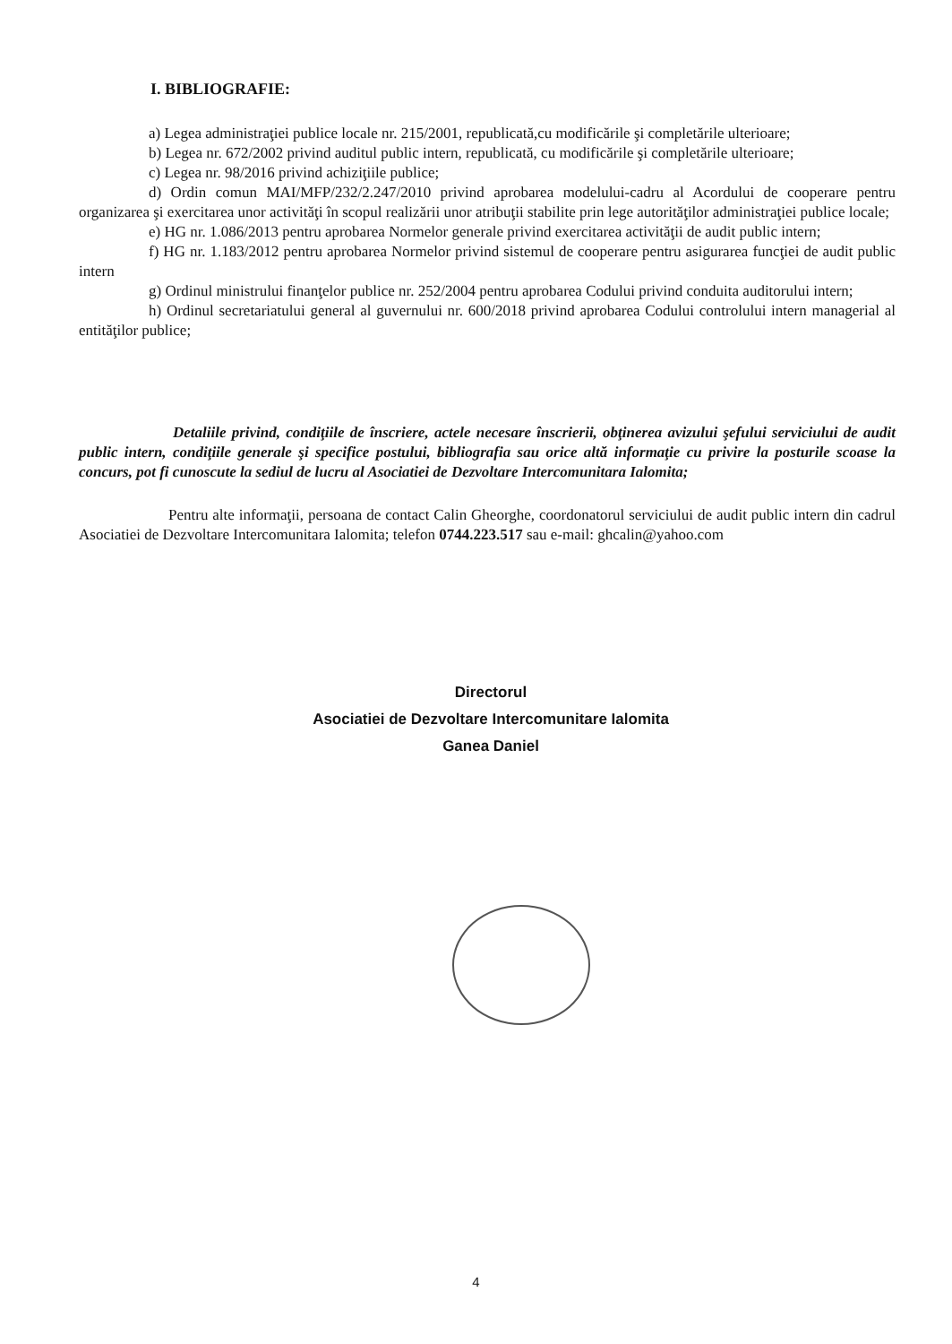I. BIBLIOGRAFIE:
a) Legea administraţiei publice locale nr. 215/2001, republicată,cu modificările şi completările ulterioare;
b) Legea nr. 672/2002 privind auditul public intern, republicată, cu modificările şi completările ulterioare;
c) Legea nr. 98/2016 privind achiziţiile publice;
d) Ordin comun MAI/MFP/232/2.247/2010 privind aprobarea modelului-cadru al Acordului de cooperare pentru organizarea şi exercitarea unor activităţi în scopul realizării unor atribuţii stabilite prin lege autorităţilor administraţiei publice locale;
e) HG nr. 1.086/2013 pentru aprobarea Normelor generale privind exercitarea activităţii de audit public intern;
f) HG nr. 1.183/2012 pentru aprobarea Normelor privind sistemul de cooperare pentru asigurarea funcţiei de audit public intern
g) Ordinul ministrului finanţelor publice nr. 252/2004 pentru aprobarea Codului privind conduita auditorului intern;
h) Ordinul secretariatului general al guvernului nr. 600/2018 privind aprobarea Codului controlului intern managerial al entităţilor publice;
Detaliile privind, condiţiile de înscriere, actele necesare înscrierii, obţinerea avizului şefului serviciului de audit public intern, condiţiile generale şi specifice postului, bibliografia sau orice altă informaţie cu privire la posturile scoase la concurs, pot fi cunoscute la sediul de lucru al Asociatiei de Dezvoltare Intercomunitara Ialomita;
Pentru alte informaţii, persoana de contact Calin Gheorghe, coordonatorul serviciului de audit public intern din cadrul Asociatiei de Dezvoltare Intercomunitara Ialomita; telefon 0744.223.517 sau e-mail: ghcalin@yahoo.com
Directorul
Asociatiei de Dezvoltare Intercomunitare Ialomita
Ganea Daniel
4